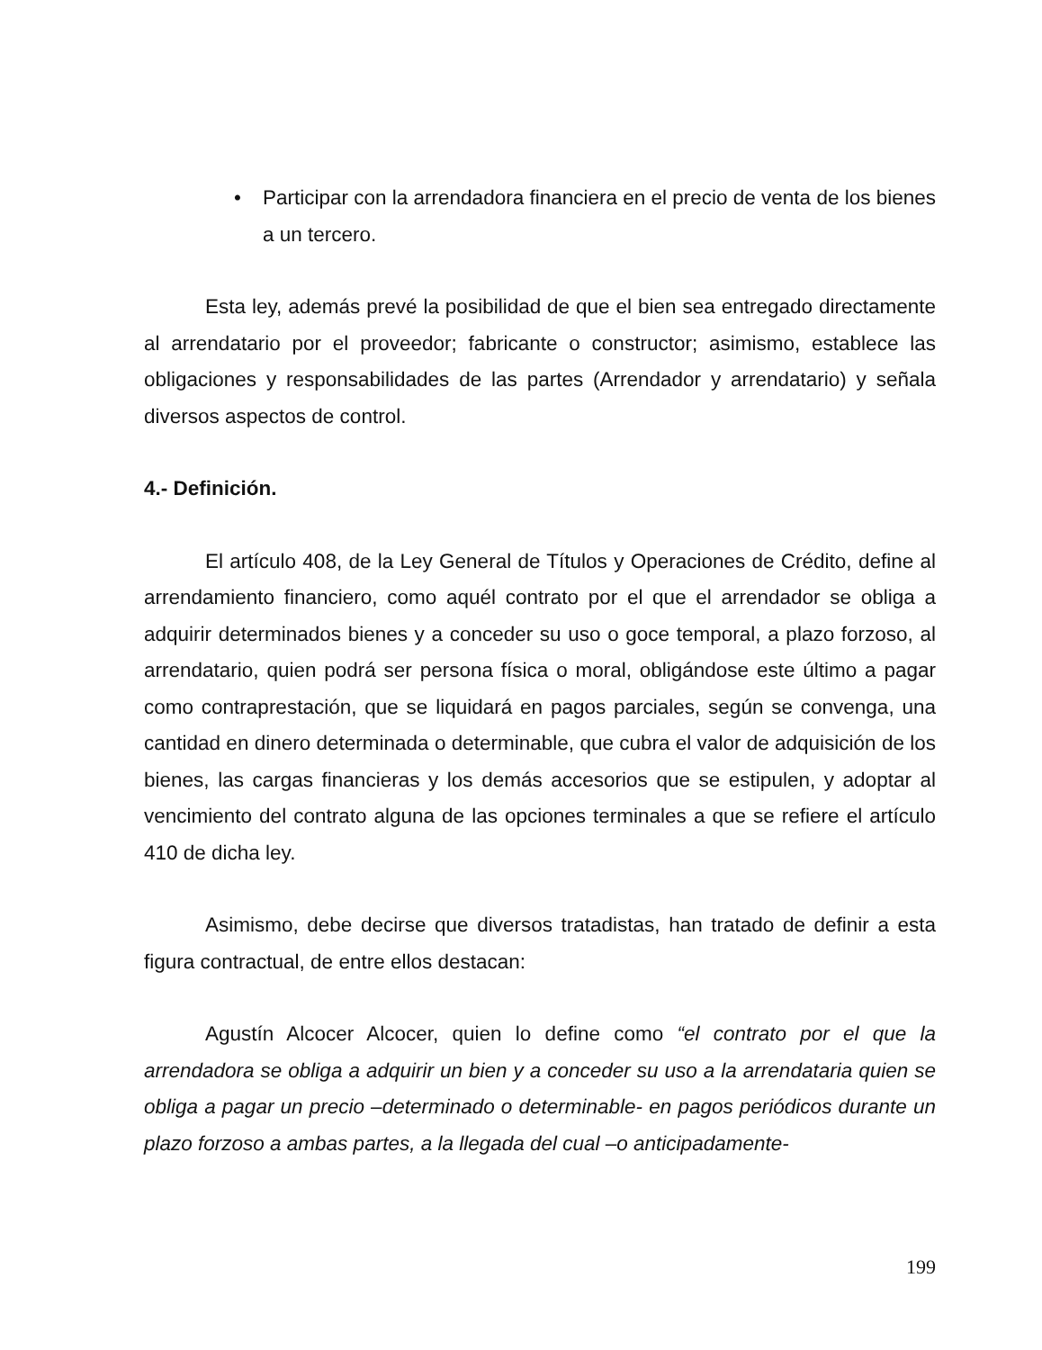• Participar con la arrendadora financiera en el precio de venta de los bienes a un tercero.
Esta ley, además prevé la posibilidad de que el bien sea entregado directamente al arrendatario por el proveedor; fabricante o constructor; asimismo, establece las obligaciones y responsabilidades de las partes (Arrendador y arrendatario) y señala diversos aspectos de control.
4.- Definición.
El artículo 408, de la Ley General de Títulos y Operaciones de Crédito, define al arrendamiento financiero, como aquél contrato por el que el arrendador se obliga a adquirir determinados bienes y a conceder su uso o goce temporal, a plazo forzoso, al arrendatario, quien podrá ser persona física o moral, obligándose este último a pagar como contraprestación, que se liquidará en pagos parciales, según se convenga, una cantidad en dinero determinada o determinable, que cubra el valor de adquisición de los bienes, las cargas financieras y los demás accesorios que se estipulen, y adoptar al vencimiento del contrato alguna de las opciones terminales a que se refiere el artículo 410 de dicha ley.
Asimismo, debe decirse que diversos tratadistas, han tratado de definir a esta figura contractual, de entre ellos destacan:
Agustín Alcocer Alcocer, quien lo define como “el contrato por el que la arrendadora se obliga a adquirir un bien y a conceder su uso a la arrendataria quien se obliga a pagar un precio –determinado o determinable- en pagos periódicos durante un plazo forzoso a ambas partes, a la llegada del cual –o anticipadamente-
199